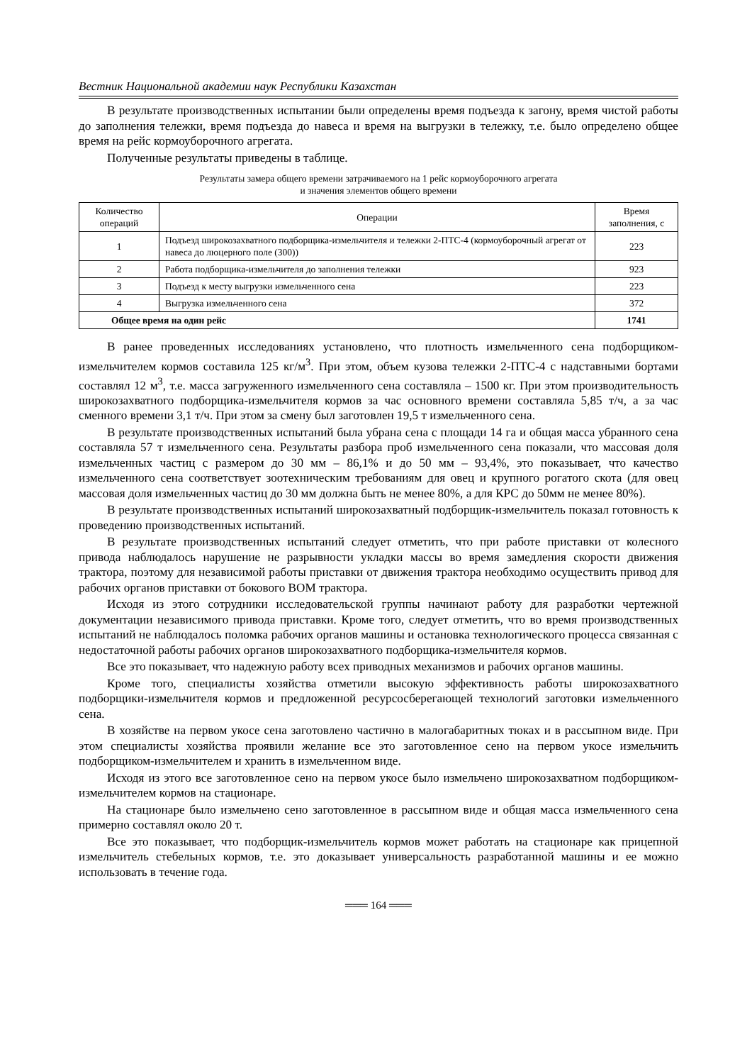Вестник Национальной академии наук Республики Казахстан
В результате производственных испытании были определены время подъезда к загону, время чистой работы до заполнения тележки, время подъезда до навеса и время на выгрузки в тележку, т.е. было определено общее время на рейс кормоуборочного агрегата.
Полученные результаты приведены в таблице.
Результаты замера общего времени затрачиваемого на 1 рейс кормоуборочного агрегата
и значения элементов общего времени
| Количество операций | Операции | Время заполнения, с |
| --- | --- | --- |
| 1 | Подъезд широкозахватного подборщика-измельчителя и тележки 2-ПТС-4 (кормоуборочный агрегат от навеса до люцерного поле (300)) | 223 |
| 2 | Работа подборщика-измельчителя до заполнения тележки | 923 |
| 3 | Подъезд к месту выгрузки измельченного сена | 223 |
| 4 | Выгрузка измельченного сена | 372 |
| Общее время на один рейс | | 1741 |
В ранее проведенных исследованиях установлено, что плотность измельченного сена подборщиком-измельчителем кормов составила 125 кг/м<sup>3</sup>. При этом, объем кузова тележки 2-ПТС-4 с надставными бортами составлял 12 м<sup>3</sup>, т.е. масса загруженного измельченного сена составляла – 1500 кг. При этом производительность широкозахватного подборщика-измельчителя кормов за час основного времени составляла 5,85 т/ч, а за час сменного времени 3,1 т/ч. При этом за смену был заготовлен 19,5 т измельченного сена.
В результате производственных испытаний была убрана сена с площади 14 га и общая масса убранного сена составляла 57 т измельченного сена. Результаты разбора проб измельченного сена показали, что массовая доля измельченных частиц с размером до 30 мм – 86,1% и до 50 мм – 93,4%, это показывает, что качество измельченного сена соответствует зоотехническим требованиям для овец и крупного рогатого скота (для овец массовая доля измельченных частиц до 30 мм должна быть не менее 80%, а для КРС до 50мм не менее 80%).
В результате производственных испытаний широкозахватный подборщик-измельчитель показал готовность к проведению производственных испытаний.
В результате производственных испытаний следует отметить, что при работе приставки от колесного привода наблюдалось нарушение не разрывности укладки массы во время замедления скорости движения трактора, поэтому для независимой работы приставки от движения трактора необходимо осуществить привод для рабочих органов приставки от бокового ВОМ трактора.
Исходя из этого сотрудники исследовательской группы начинают работу для разработки чертежной документации независимого привода приставки. Кроме того, следует отметить, что во время производственных испытаний не наблюдалось поломка рабочих органов машины и остановка технологического процесса связанная с недостаточной работы рабочих органов широкозахватного подборщика-измельчителя кормов.
Все это показывает, что надежную работу всех приводных механизмов и рабочих органов машины.
Кроме того, специалисты хозяйства отметили высокую эффективность работы широкозахватного подборщики-измельчителя кормов и предложенной ресурсосберегающей технологий заготовки измельченного сена.
В хозяйстве на первом укосе сена заготовлено частично в малогабаритных тюках и в рассыпном виде. При этом специалисты хозяйства проявили желание все это заготовленное сено на первом укосе измельчить подборщиком-измельчителем и хранить в измельченном виде.
Исходя из этого все заготовленное сено на первом укосе было измельчено широкозахватном подборщиком-измельчителем кормов на стационаре.
На стационаре было измельчено сено заготовленное в рассыпном виде и общая масса измельченного сена примерно составлял около 20 т.
Все это показывает, что подборщик-измельчитель кормов может работать на стационаре как прицепной измельчитель стебельных кормов, т.е. это доказывает универсальность разработанной машины и ее можно использовать в течение года.
═══ 164 ═══